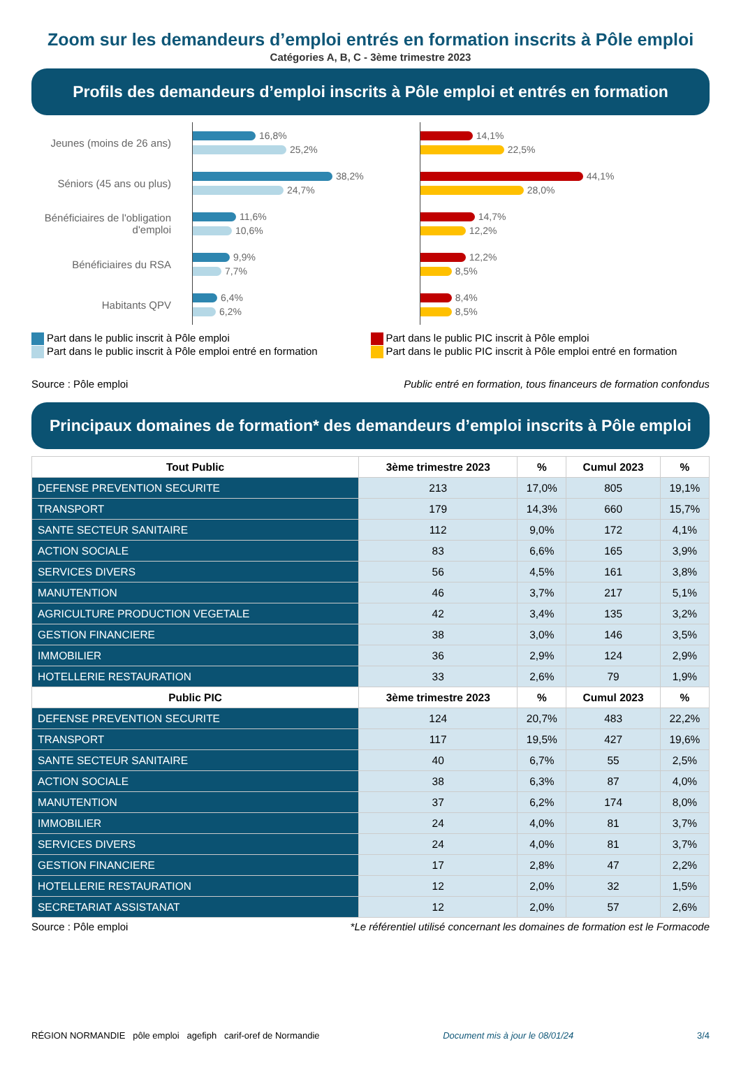Zoom sur les demandeurs d’emploi entrés en formation inscrits à Pôle emploi
Catégories A, B, C - 3ème trimestre 2023
Profils des demandeurs d’emploi inscrits à Pôle emploi et entrés en formation
Jeunes (moins de 26 ans)
16,8%
25,2%
Séniors (45 ans ou plus)
38,2%
24,7%
Bénéficiaires de l'obligation d'emploi
11,6%
10,6%
Bénéficiaires du RSA
9,9%
7,7%
Habitants QPV
6,4%
6,2%
14,1%
22,5%
44,1%
28,0%
14,7%
12,2%
12,2%
8,5%
8,4%
8,5%
Part dans le public inscrit à Pôle emploi
Part dans le public inscrit à Pôle emploi entré en formation
Part dans le public PIC inscrit à Pôle emploi
Part dans le public PIC inscrit à Pôle emploi entré en formation
Source : Pôle emploi Public entré en formation, tous financeurs de formation confondus
Principaux domaines de formation* des demandeurs d’emploi inscrits à Pôle emploi
| Tout Public | 3ème trimestre 2023 | % | Cumul 2023 | % |
| --- | --- | --- | --- | --- |
| DEFENSE PREVENTION SECURITE | 213 | 17,0% | 805 | 19,1% |
| TRANSPORT | 179 | 14,3% | 660 | 15,7% |
| SANTE SECTEUR SANITAIRE | 112 | 9,0% | 172 | 4,1% |
| ACTION SOCIALE | 83 | 6,6% | 165 | 3,9% |
| SERVICES DIVERS | 56 | 4,5% | 161 | 3,8% |
| MANUTENTION | 46 | 3,7% | 217 | 5,1% |
| AGRICULTURE PRODUCTION VEGETALE | 42 | 3,4% | 135 | 3,2% |
| GESTION FINANCIERE | 38 | 3,0% | 146 | 3,5% |
| IMMOBILIER | 36 | 2,9% | 124 | 2,9% |
| HOTELLERIE RESTAURATION | 33 | 2,6% | 79 | 1,9% |
| Public PIC | 3ème trimestre 2023 | % | Cumul 2023 | % |
| DEFENSE PREVENTION SECURITE | 124 | 20,7% | 483 | 22,2% |
| TRANSPORT | 117 | 19,5% | 427 | 19,6% |
| SANTE SECTEUR SANITAIRE | 40 | 6,7% | 55 | 2,5% |
| ACTION SOCIALE | 38 | 6,3% | 87 | 4,0% |
| MANUTENTION | 37 | 6,2% | 174 | 8,0% |
| IMMOBILIER | 24 | 4,0% | 81 | 3,7% |
| SERVICES DIVERS | 24 | 4,0% | 81 | 3,7% |
| GESTION FINANCIERE | 17 | 2,8% | 47 | 2,2% |
| HOTELLERIE RESTAURATION | 12 | 2,0% | 32 | 1,5% |
| SECRETARIAT ASSISTANAT | 12 | 2,0% | 57 | 2,6% |
Source : Pôle emploi *Le référentiel utilisé concernant les domaines de formation est le Formacode
RÉGION NORMANDIE pôle emploi agefiph carif-oref de Normandie Document mis à jour le 08/01/24 3/4